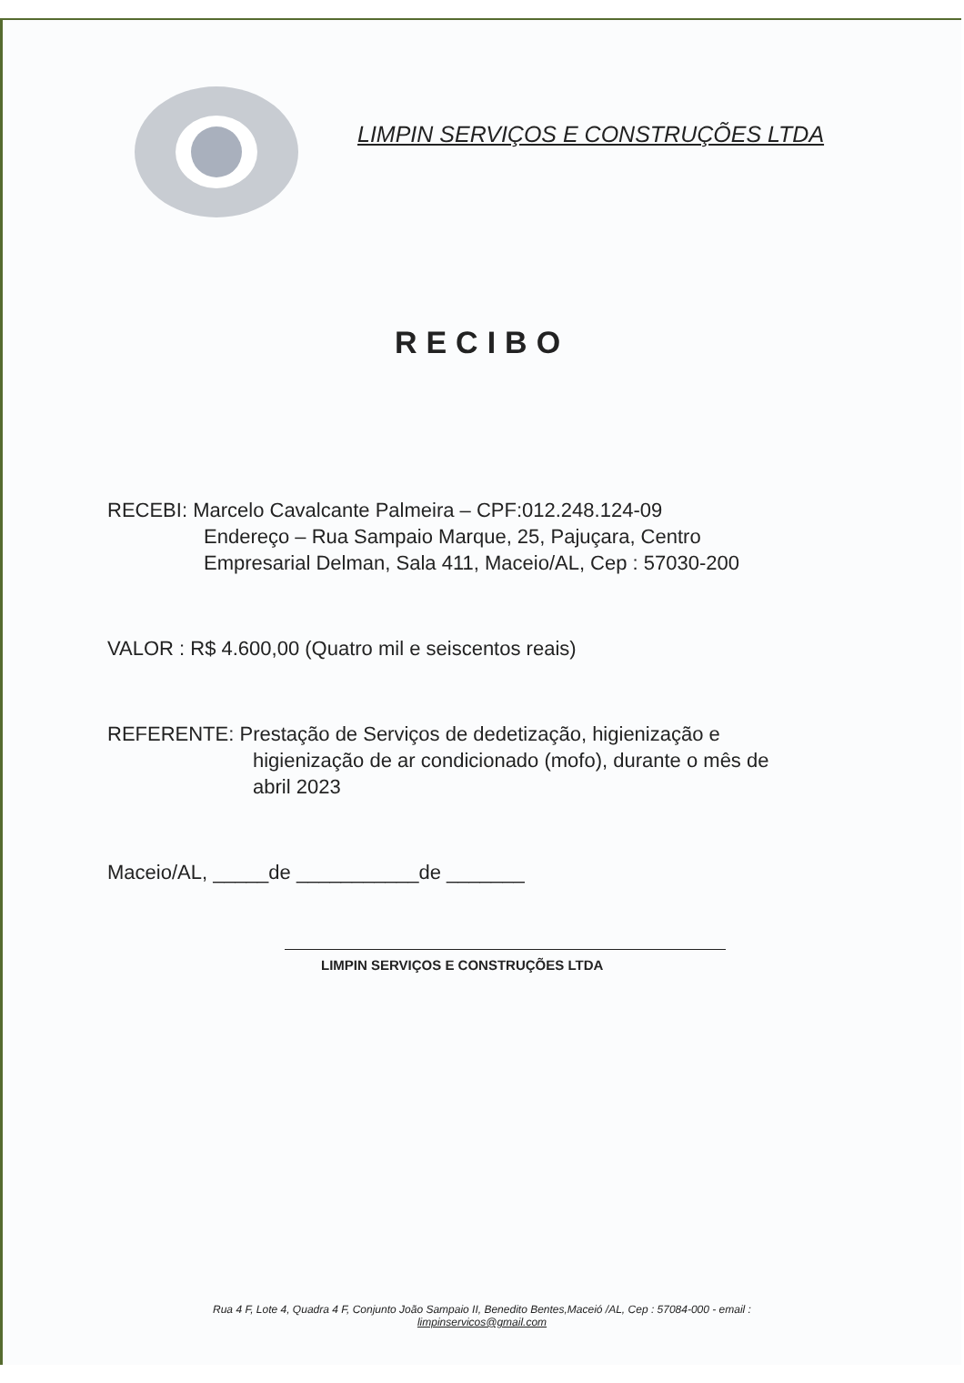LIMPIN SERVIÇOS E CONSTRUÇÕES LTDA
RECIBO
RECEBI: Marcelo Cavalcante Palmeira – CPF:012.248.124-09
Endereço – Rua Sampaio Marque, 25, Pajuçara, Centro
Empresarial Delman, Sala 411, Maceio/AL, Cep : 57030-200
VALOR : R$ 4.600,00 (Quatro mil e seiscentos reais)
REFERENTE: Prestação de Serviços de dedetização, higienização e
higienização de ar condicionado (mofo), durante o mês de
abril 2023
Maceio/AL, _____de ___________de _______
LIMPIN SERVIÇOS E CONSTRUÇÕES LTDA
Rua 4 F, Lote 4, Quadra 4 F, Conjunto João Sampaio II, Benedito Bentes,Maceió /AL, Cep : 57084-000 - email :
limpinservicos@gmail.com